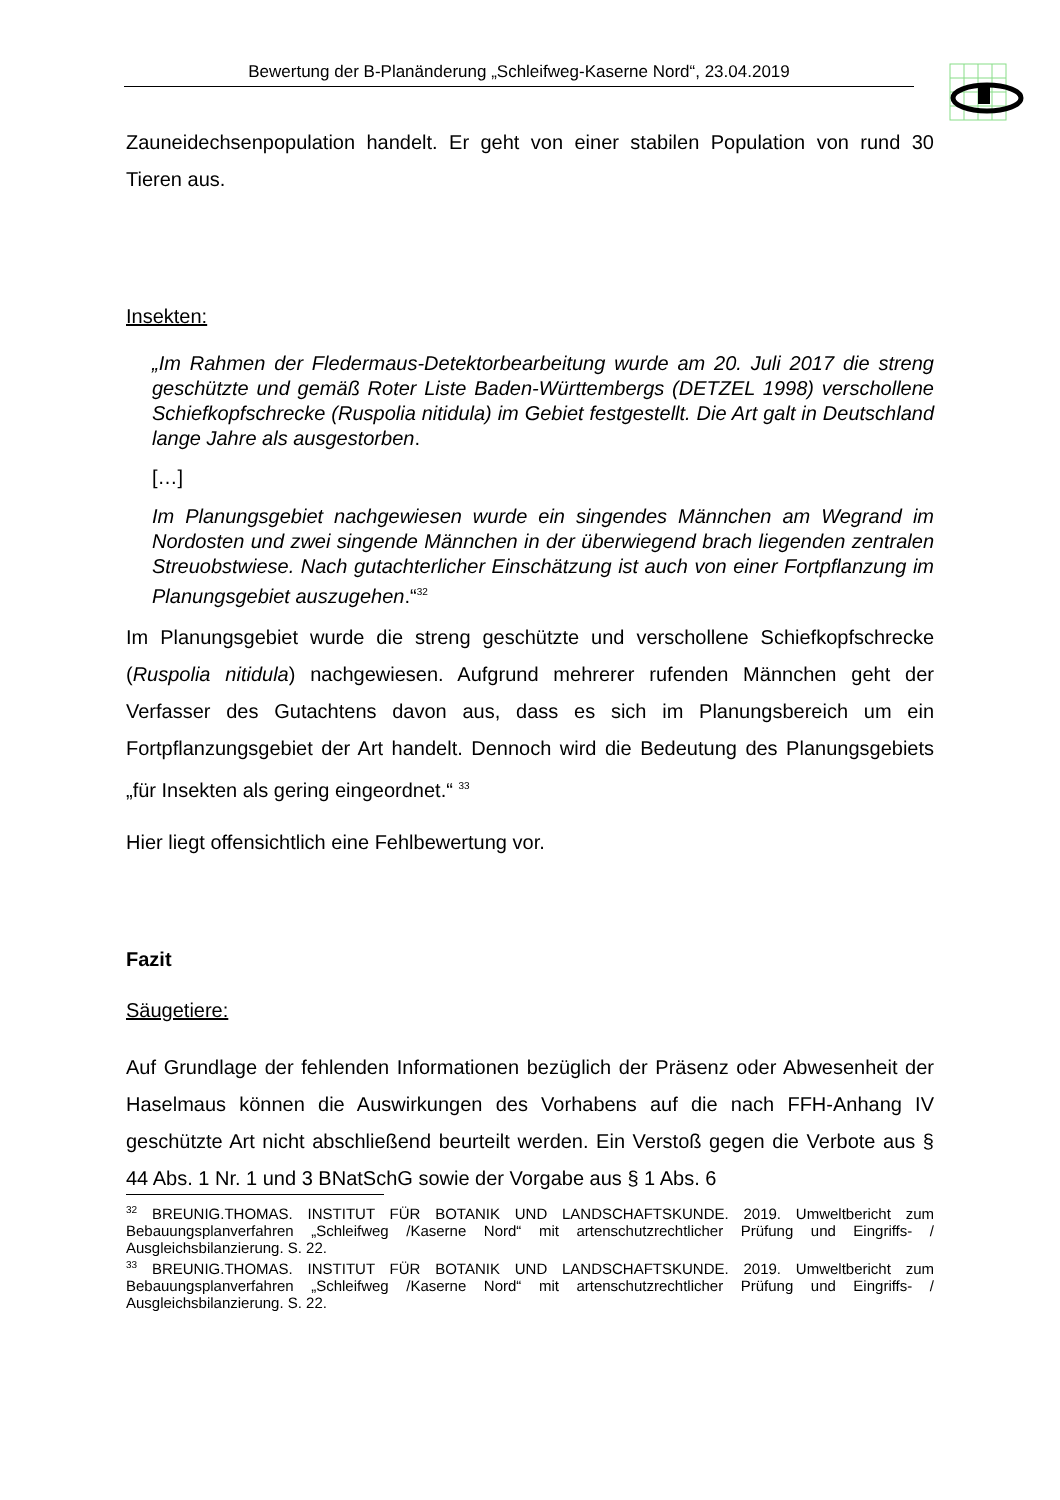Bewertung der B-Planänderung „Schleifweg-Kaserne Nord“, 23.04.2019
Zauneidechsenpopulation handelt. Er geht von einer stabilen Population von rund 30 Tieren aus.
Insekten:
„Im Rahmen der Fledermaus-Detektorbearbeitung wurde am 20. Juli 2017 die streng geschützte und gemäß Roter Liste Baden-Württembergs (DETZEL 1998) verschollene Schiefkopfschrecke (Ruspolia nitidula) im Gebiet festgestellt. Die Art galt in Deutschland lange Jahre als ausgestorben.
[…]
Im Planungsgebiet nachgewiesen wurde ein singendes Männchen am Wegrand im Nordosten und zwei singende Männchen in der überwiegend brach liegenden zentralen Streuobstwiese. Nach gutachterlicher Einschätzung ist auch von einer Fortpflanzung im Planungsgebiet auszugehen.“<sup>32</sup>
Im Planungsgebiet wurde die streng geschützte und verschollene Schiefkopfschrecke (Ruspolia nitidula) nachgewiesen. Aufgrund mehrerer rufenden Männchen geht der Verfasser des Gutachtens davon aus, dass es sich im Planungsbereich um ein Fortpflanzungsgebiet der Art handelt. Dennoch wird die Bedeutung des Planungsgebiets „für Insekten als gering eingeordnet.“ <sup>33</sup>
Hier liegt offensichtlich eine Fehlbewertung vor.
Fazit
Säugetiere:
Auf Grundlage der fehlenden Informationen bezüglich der Präsenz oder Abwesenheit der Haselmaus können die Auswirkungen des Vorhabens auf die nach FFH-Anhang IV geschützte Art nicht abschließend beurteilt werden. Ein Verstoß gegen die Verbote aus § 44 Abs. 1 Nr. 1 und 3 BNatSchG sowie der Vorgabe aus § 1 Abs. 6
<sup>32</sup> BREUNIG.THOMAS. INSTITUT FÜR BOTANIK UND LANDSCHAFTSKUNDE. 2019. Umweltbericht zum Bebauungsplanverfahren „Schleifweg /Kaserne Nord“ mit artenschutzrechtlicher Prüfung und Eingriffs- / Ausgleichsbilanzierung. S. 22.
<sup>33</sup> BREUNIG.THOMAS. INSTITUT FÜR BOTANIK UND LANDSCHAFTSKUNDE. 2019. Umweltbericht zum Bebauungsplanverfahren „Schleifweg /Kaserne Nord“ mit artenschutzrechtlicher Prüfung und Eingriffs- / Ausgleichsbilanzierung. S. 22.